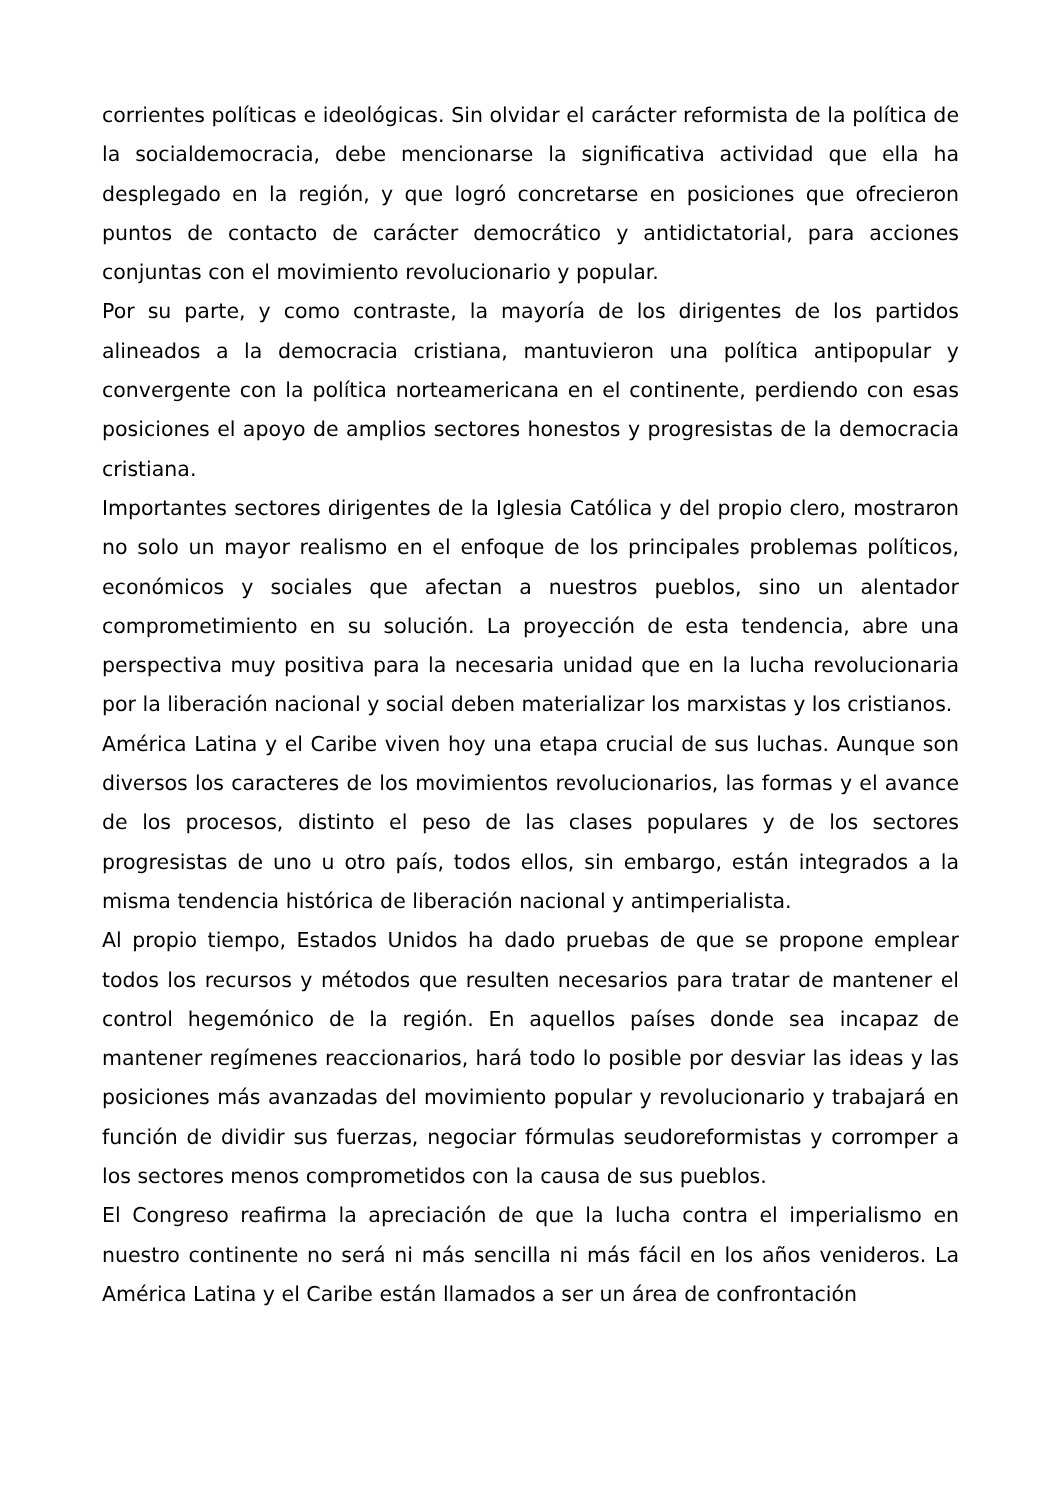corrientes políticas e ideológicas. Sin olvidar el carácter reformista de la política de la socialdemocracia, debe mencionarse la significativa actividad que ella ha desplegado en la región, y que logró concretarse en posiciones que ofrecieron puntos de contacto de carácter democrático y antidictatorial, para acciones conjuntas con el movimiento revolucionario y popular.
Por su parte, y como contraste, la mayoría de los dirigentes de los partidos alineados a la democracia cristiana, mantuvieron una política antipopular y convergente con la política norteamericana en el continente, perdiendo con esas posiciones el apoyo de amplios sectores honestos y progresistas de la democracia cristiana.
Importantes sectores dirigentes de la Iglesia Católica y del propio clero, mostraron no solo un mayor realismo en el enfoque de los principales problemas políticos, económicos y sociales que afectan a nuestros pueblos, sino un alentador comprometimiento en su solución. La proyección de esta tendencia, abre una perspectiva muy positiva para la necesaria unidad que en la lucha revolucionaria por la liberación nacional y social deben materializar los marxistas y los cristianos.
América Latina y el Caribe viven hoy una etapa crucial de sus luchas. Aunque son diversos los caracteres de los movimientos revolucionarios, las formas y el avance de los procesos, distinto el peso de las clases populares y de los sectores progresistas de uno u otro país, todos ellos, sin embargo, están integrados a la misma tendencia histórica de liberación nacional y antimperialista.
Al propio tiempo, Estados Unidos ha dado pruebas de que se propone emplear todos los recursos y métodos que resulten necesarios para tratar de mantener el control hegemónico de la región. En aquellos países donde sea incapaz de mantener regímenes reaccionarios, hará todo lo posible por desviar las ideas y las posiciones más avanzadas del movimiento popular y revolucionario y trabajará en función de dividir sus fuerzas, negociar fórmulas seudoreformistas y corromper a los sectores menos comprometidos con la causa de sus pueblos.
El Congreso reafirma la apreciación de que la lucha contra el imperialismo en nuestro continente no será ni más sencilla ni más fácil en los años venideros. La América Latina y el Caribe están llamados a ser un área de confrontación